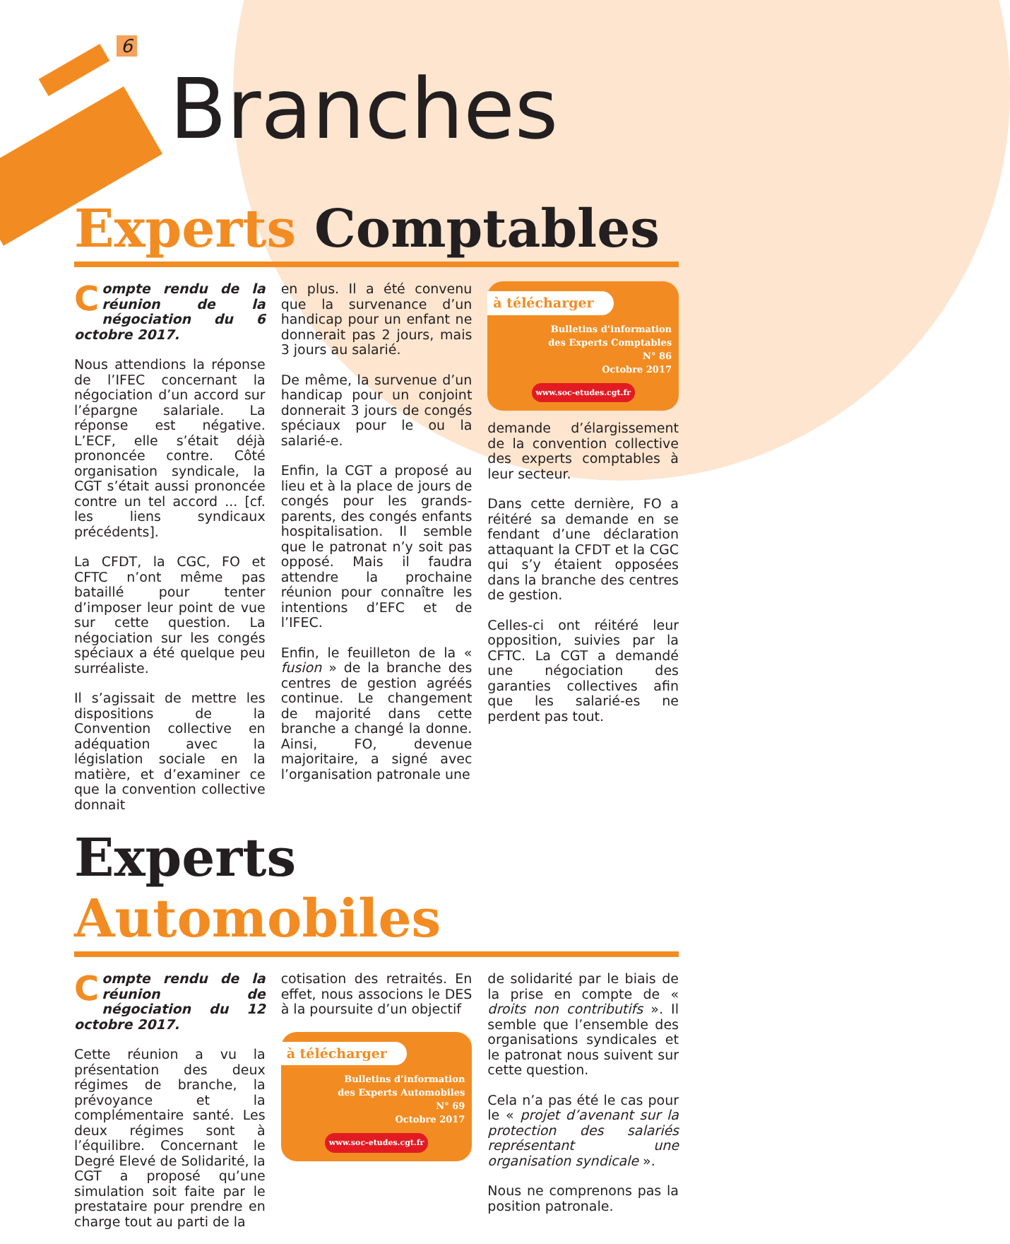6
Branches
Experts Comptables
Compte rendu de la réunion de la négociation du 6 octobre 2017.
Nous attendions la réponse de l’IFEC concernant la négociation d’un accord sur l’épargne salariale. La réponse est négative. L’ECF, elle s’était déjà prononcée contre. Côté organisation syndicale, la CGT s’était aussi prononcée contre un tel accord ... [cf. les liens syndicaux précédents].
La CFDT, la CGC, FO et CFTC n’ont même pas bataillé pour tenter d’imposer leur point de vue sur cette question. La négociation sur les congés spéciaux a été quelque peu surréaliste.
Il s’agissait de mettre les dispositions de la Convention collective en adéquation avec la législation sociale en la matière, et d’examiner ce que la convention collective donnait
en plus. Il a été convenu que la survenance d’un handicap pour un enfant ne donnerait pas 2 jours, mais 3 jours au salarié.
De même, la survenue d’un handicap pour un conjoint donnerait 3 jours de congés spéciaux pour le ou la salarié-e.
Enfin, la CGT a proposé au lieu et à la place de jours de congés pour les grands-parents, des congés enfants hospitalisation. Il semble que le patronat n’y soit pas opposé. Mais il faudra attendre la prochaine réunion pour connaître les intentions d’EFC et de l’IFEC.
Enfin, le feuilleton de la « fusion » de la branche des centres de gestion agréés continue. Le changement de majorité dans cette branche a changé la donne. Ainsi, FO, devenue majoritaire, a signé avec l’organisation patronale une
à télécharger
Bulletins d’information
des Experts Comptables
N° 86
Octobre 2017
www.soc-etudes.cgt.fr
demande d’élargissement de la convention collective des experts comptables à leur secteur.
Dans cette dernière, FO a réitéré sa demande en se fendant d’une déclaration attaquant la CFDT et la CGC qui s’y étaient opposées dans la branche des centres de gestion.
Celles-ci ont réitéré leur opposition, suivies par la CFTC. La CGT a demandé une négociation des garanties collectives afin que les salarié-es ne perdent pas tout.
Experts Automobiles
Compte rendu de la réunion de négociation du 12 octobre 2017.
Cette réunion a vu la présentation des deux régimes de branche, la prévoyance et la complémentaire santé. Les deux régimes sont à l’équilibre. Concernant le Degré Elevé de Solidarité, la CGT a proposé qu’une simulation soit faite par le prestataire pour prendre en charge tout au parti de la
cotisation des retraités. En effet, nous associons le DES à la poursuite d’un objectif
à télécharger
Bulletins d’information
des Experts Automobiles
N° 69
Octobre 2017
www.soc-etudes.cgt.fr
de solidarité par le biais de la prise en compte de « droits non contributifs ». Il semble que l’ensemble des organisations syndicales et le patronat nous suivent sur cette question.
Cela n’a pas été le cas pour le « projet d’avenant sur la protection des salariés représentant une organisation syndicale ».
Nous ne comprenons pas la position patronale.